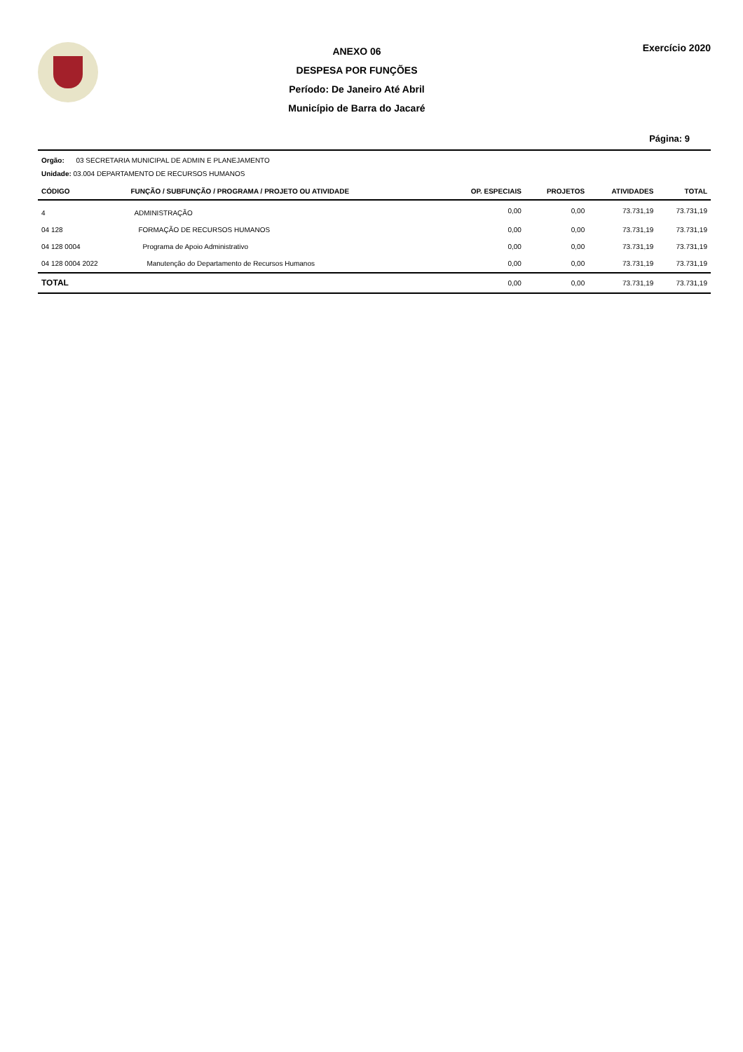ANEXO 06
DESPESA POR FUNÇÕES
Período: De Janeiro Até Abril
Município de Barra do Jacaré
Exercício 2020
Página: 9
Orgão: 03 SECRETARIA MUNICIPAL DE ADMIN E PLANEJAMENTO
Unidade: 03.004 DEPARTAMENTO DE RECURSOS HUMANOS
| CÓDIGO | FUNÇÃO / SUBFUNÇÃO / PROGRAMA / PROJETO OU ATIVIDADE | OP. ESPECIAIS | PROJETOS | ATIVIDADES | TOTAL |
| --- | --- | --- | --- | --- | --- |
| 4 | ADMINISTRAÇÃO | 0,00 | 0,00 | 73.731,19 | 73.731,19 |
| 04 128 | FORMAÇÃO DE RECURSOS HUMANOS | 0,00 | 0,00 | 73.731,19 | 73.731,19 |
| 04 128 0004 | Programa de Apoio Administrativo | 0,00 | 0,00 | 73.731,19 | 73.731,19 |
| 04 128 0004 2022 | Manutenção do Departamento de Recursos Humanos | 0,00 | 0,00 | 73.731,19 | 73.731,19 |
| TOTAL | | 0,00 | 0,00 | 73.731,19 | 73.731,19 |